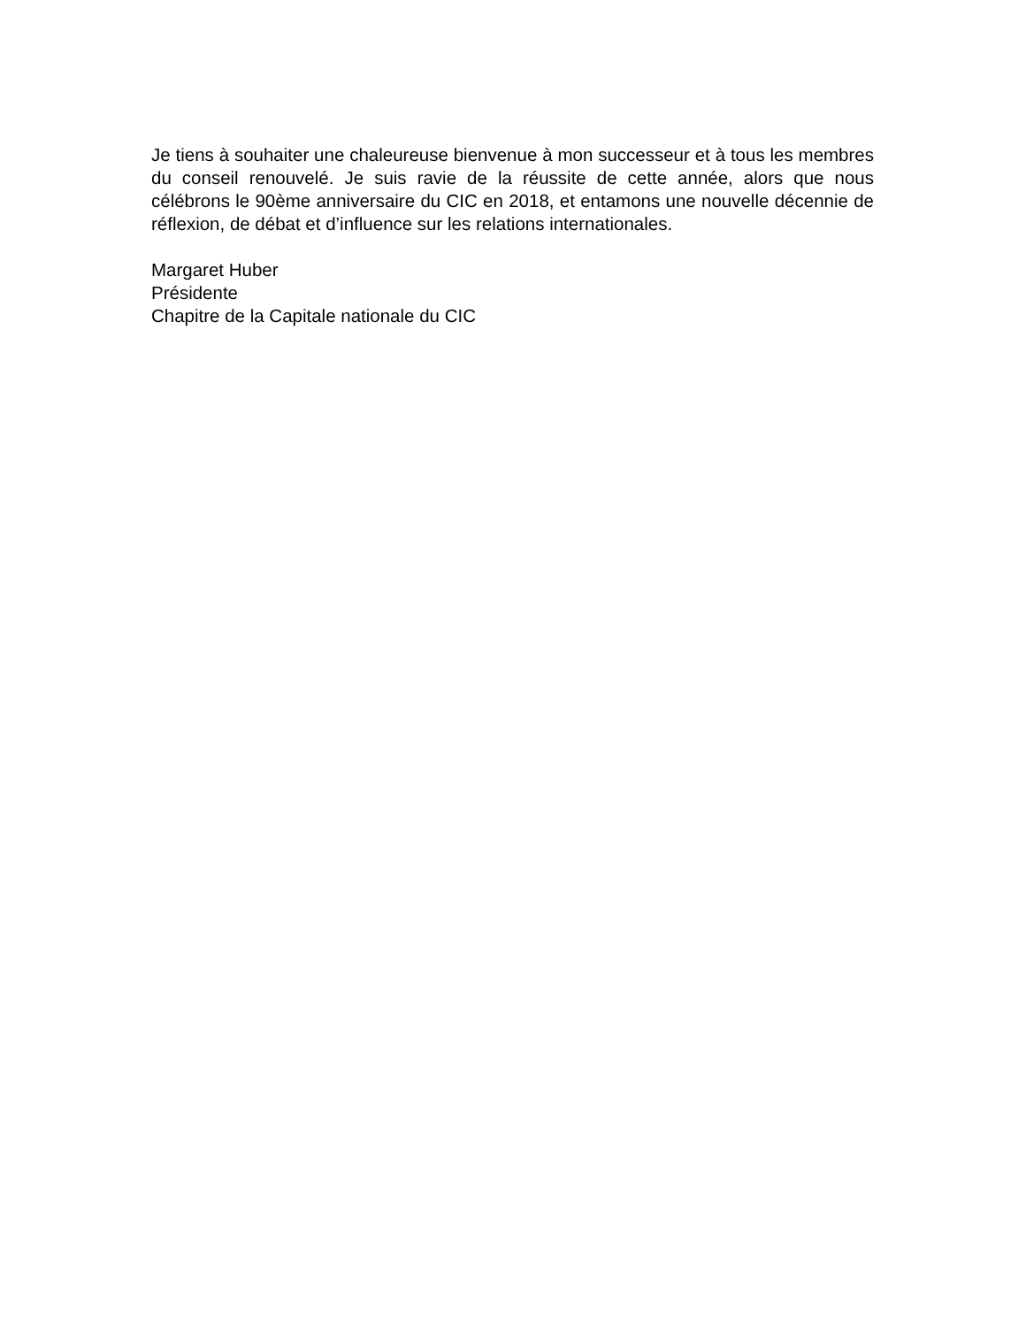Je tiens à souhaiter une chaleureuse bienvenue à mon successeur et à tous les membres du conseil renouvelé. Je suis ravie de la réussite de cette année, alors que nous célébrons le 90ème anniversaire du CIC en 2018, et entamons une nouvelle décennie de réflexion, de débat et d’influence sur les relations internationales.
Margaret Huber
Présidente
Chapitre de la Capitale nationale du CIC